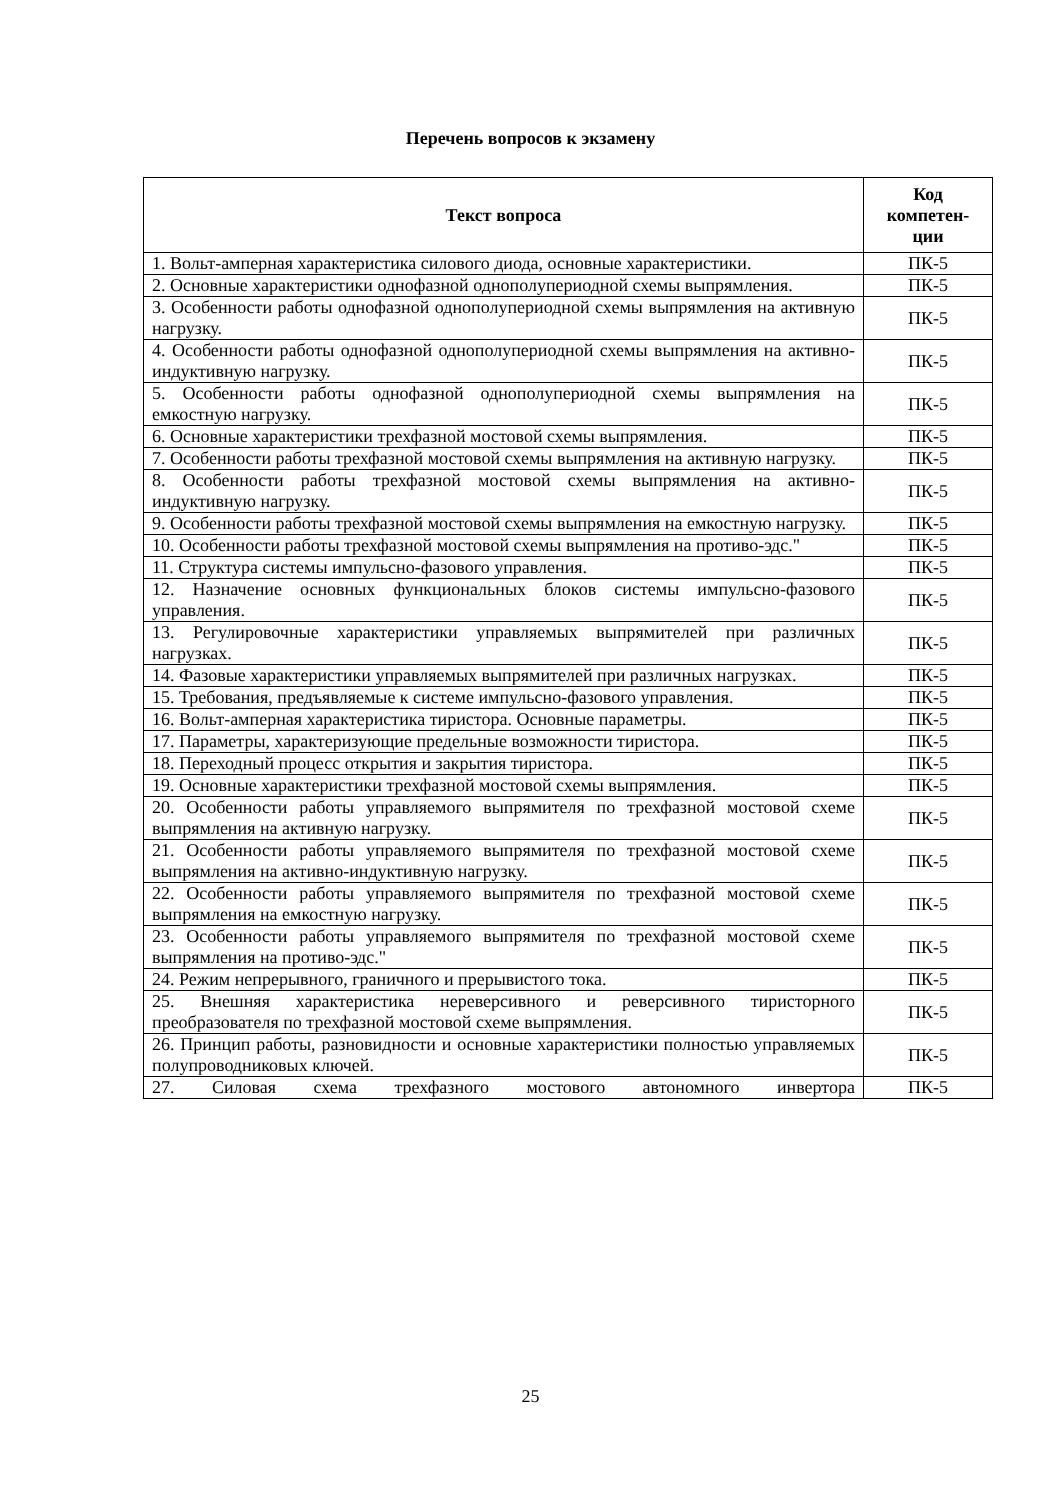Перечень вопросов к экзамену
| Текст вопроса | Код компетен-ции |
| --- | --- |
| 1. Вольт-амперная характеристика силового диода, основные характеристики. | ПК-5 |
| 2. Основные характеристики однофазной однополупериодной схемы выпрямления. | ПК-5 |
| 3. Особенности работы однофазной однополупериодной схемы выпрямления на активную нагрузку. | ПК-5 |
| 4. Особенности работы однофазной однополупериодной схемы выпрямления на активно-индуктивную нагрузку. | ПК-5 |
| 5. Особенности работы однофазной однополупериодной схемы выпрямления на емкостную нагрузку. | ПК-5 |
| 6. Основные характеристики трехфазной мостовой схемы выпрямления. | ПК-5 |
| 7. Особенности работы трехфазной мостовой схемы выпрямления на активную нагрузку. | ПК-5 |
| 8. Особенности работы трехфазной мостовой схемы выпрямления на активно-индуктивную нагрузку. | ПК-5 |
| 9. Особенности работы трехфазной мостовой схемы выпрямления на емкостную нагрузку. | ПК-5 |
| 10. Особенности работы трехфазной мостовой схемы выпрямления на противо-эдс." | ПК-5 |
| 11. Структура системы импульсно-фазового управления. | ПК-5 |
| 12. Назначение основных функциональных блоков системы импульсно-фазового управления. | ПК-5 |
| 13. Регулировочные характеристики управляемых выпрямителей при различных нагрузках. | ПК-5 |
| 14. Фазовые характеристики управляемых выпрямителей при различных нагрузках. | ПК-5 |
| 15. Требования, предъявляемые к системе импульсно-фазового управления. | ПК-5 |
| 16. Вольт-амперная характеристика тиристора. Основные параметры. | ПК-5 |
| 17. Параметры, характеризующие предельные возможности тиристора. | ПК-5 |
| 18. Переходный процесс открытия и закрытия тиристора. | ПК-5 |
| 19. Основные характеристики трехфазной мостовой схемы выпрямления. | ПК-5 |
| 20. Особенности работы управляемого выпрямителя по трехфазной мостовой схеме выпрямления на активную нагрузку. | ПК-5 |
| 21. Особенности работы управляемого выпрямителя по трехфазной мостовой схеме выпрямления на активно-индуктивную нагрузку. | ПК-5 |
| 22. Особенности работы управляемого выпрямителя по трехфазной мостовой схеме выпрямления на емкостную нагрузку. | ПК-5 |
| 23. Особенности работы управляемого выпрямителя по трехфазной мостовой схеме выпрямления на противо-эдс." | ПК-5 |
| 24. Режим непрерывного, граничного и прерывистого тока. | ПК-5 |
| 25. Внешняя характеристика нереверсивного и реверсивного тиристорного преобразователя по трехфазной мостовой схеме выпрямления. | ПК-5 |
| 26. Принцип работы, разновидности и основные характеристики полностью управляемых полупроводниковых ключей. | ПК-5 |
| 27. Силовая схема трехфазного мостового автономного инвертора | ПК-5 |
25